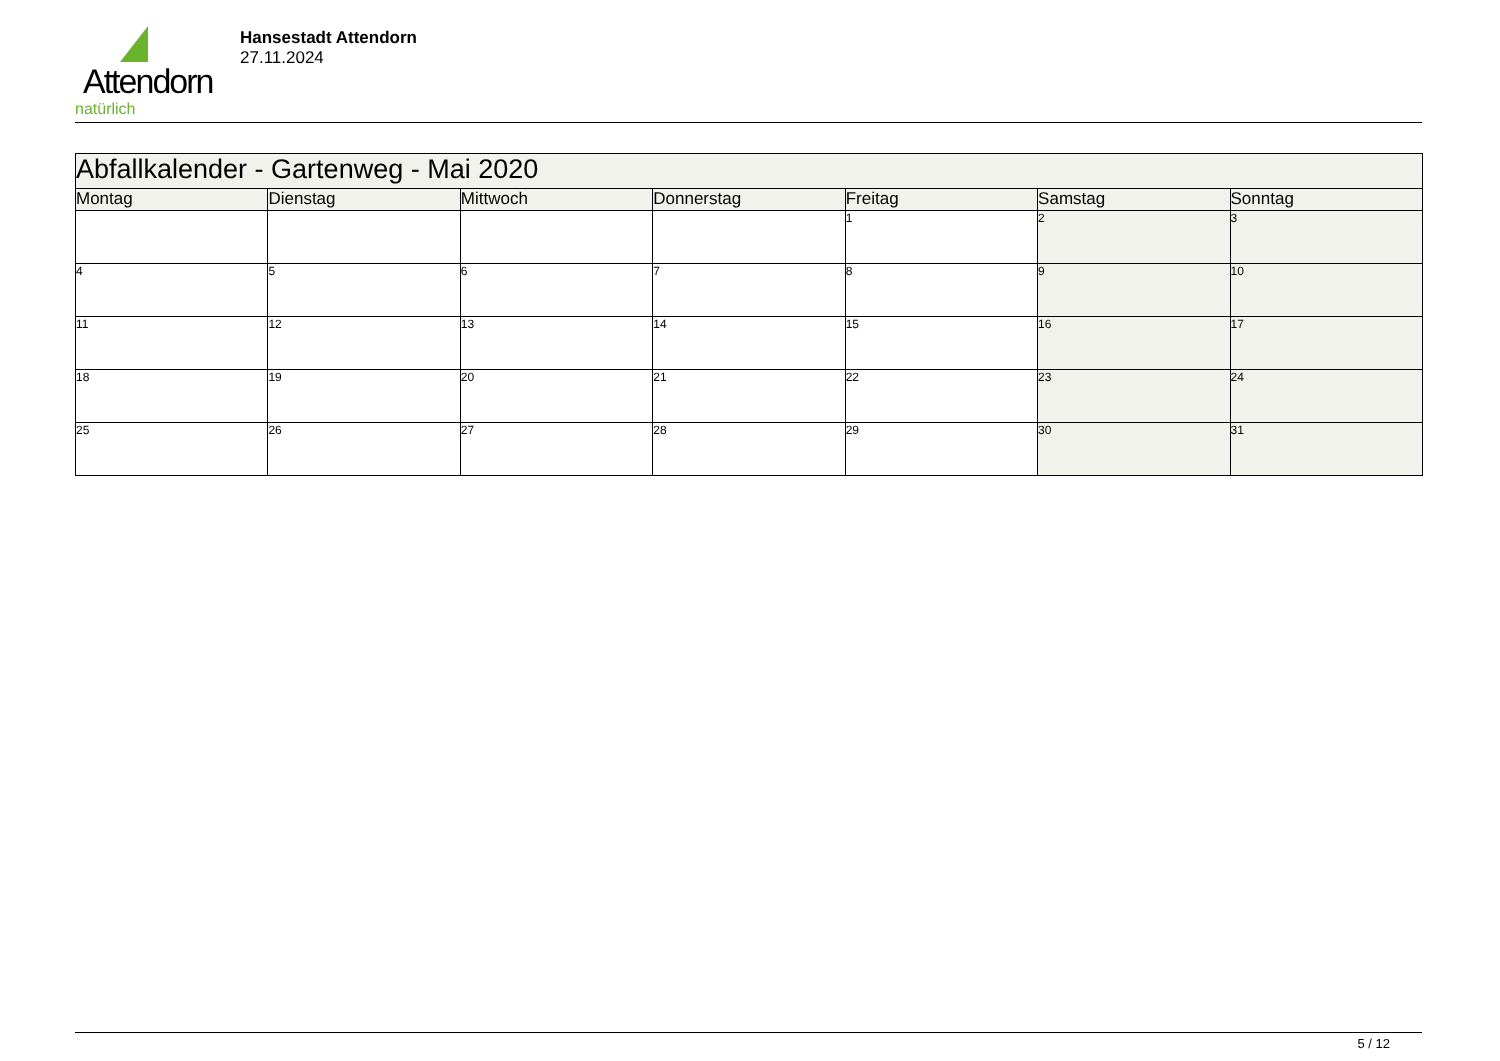Attendorn
natürlich
Hansestadt Attendorn
27.11.2024
| Abfallkalender - Gartenweg - Mai 2020 | | | | | | |
| Montag | Dienstag | Mittwoch | Donnerstag | Freitag | Samstag | Sonntag |
| | | | | 1 | 2 | 3 |
| 4 | 5 | 6 | 7 | 8 | 9 | 10 |
| 11 | 12 | 13 | 14 | 15 | 16 | 17 |
| 18 | 19 | 20 | 21 | 22 | 23 | 24 |
| 25 | 26 | 27 | 28 | 29 | 30 | 31 |
5 / 12